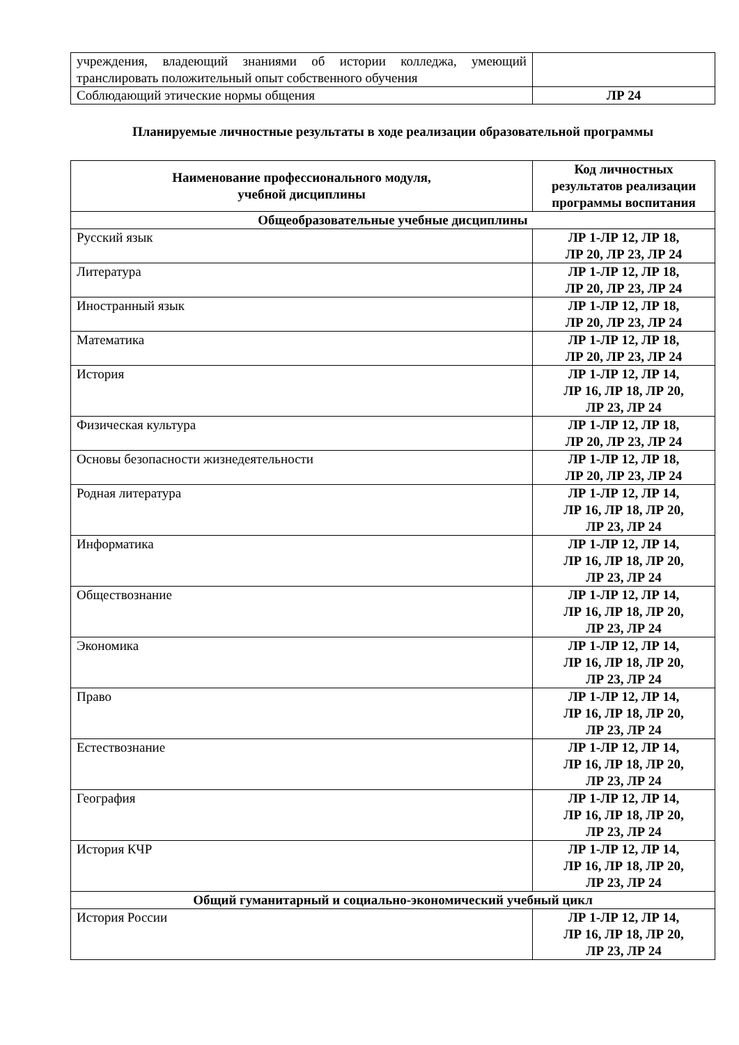| учреждения, владеющий знаниями об истории колледжа, умеющий транслировать положительный опыт собственного обучения | |
| Соблюдающий этические нормы общения | ЛР 24 |
Планируемые личностные результаты в ходе реализации образовательной программы
| Наименование профессионального модуля, учебной дисциплины | Код личностных результатов реализации программы воспитания |
| --- | --- |
| Общеобразовательные учебные дисциплины | |
| Русский язык | ЛР 1-ЛР 12, ЛР 18, ЛР 20, ЛР 23, ЛР 24 |
| Литература | ЛР 1-ЛР 12, ЛР 18, ЛР 20, ЛР 23, ЛР 24 |
| Иностранный язык | ЛР 1-ЛР 12, ЛР 18, ЛР 20, ЛР 23, ЛР 24 |
| Математика | ЛР 1-ЛР 12, ЛР 18, ЛР 20, ЛР 23, ЛР 24 |
| История | ЛР 1-ЛР 12, ЛР 14, ЛР 16, ЛР 18, ЛР 20, ЛР 23, ЛР 24 |
| Физическая культура | ЛР 1-ЛР 12, ЛР 18, ЛР 20, ЛР 23, ЛР 24 |
| Основы безопасности жизнедеятельности | ЛР 1-ЛР 12, ЛР 18, ЛР 20, ЛР 23, ЛР 24 |
| Родная литература | ЛР 1-ЛР 12, ЛР 14, ЛР 16, ЛР 18, ЛР 20, ЛР 23, ЛР 24 |
| Информатика | ЛР 1-ЛР 12, ЛР 14, ЛР 16, ЛР 18, ЛР 20, ЛР 23, ЛР 24 |
| Обществознание | ЛР 1-ЛР 12, ЛР 14, ЛР 16, ЛР 18, ЛР 20, ЛР 23, ЛР 24 |
| Экономика | ЛР 1-ЛР 12, ЛР 14, ЛР 16, ЛР 18, ЛР 20, ЛР 23, ЛР 24 |
| Право | ЛР 1-ЛР 12, ЛР 14, ЛР 16, ЛР 18, ЛР 20, ЛР 23, ЛР 24 |
| Естествознание | ЛР 1-ЛР 12, ЛР 14, ЛР 16, ЛР 18, ЛР 20, ЛР 23, ЛР 24 |
| География | ЛР 1-ЛР 12, ЛР 14, ЛР 16, ЛР 18, ЛР 20, ЛР 23, ЛР 24 |
| История КЧР | ЛР 1-ЛР 12, ЛР 14, ЛР 16, ЛР 18, ЛР 20, ЛР 23, ЛР 24 |
| Общий гуманитарный и социально-экономический учебный цикл | |
| История России | ЛР 1-ЛР 12, ЛР 14, ЛР 16, ЛР 18, ЛР 20, ЛР 23, ЛР 24 |